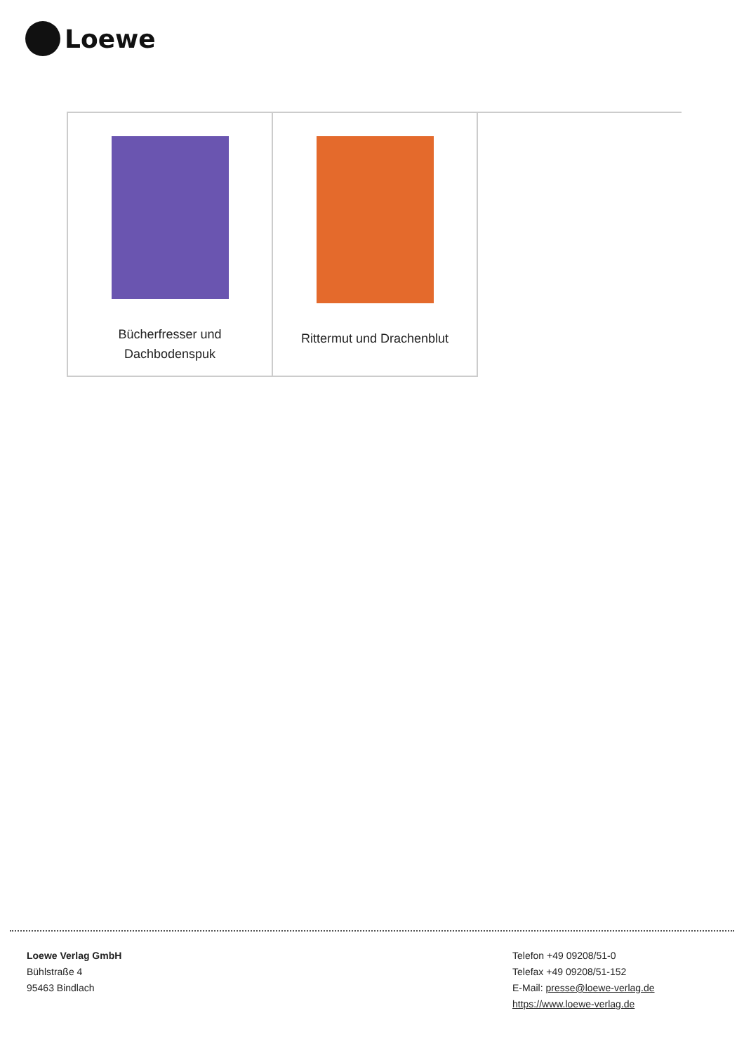Loewe
| Bücherfresser und Dachbodenspuk | Rittermut und Drachenblut | |
Loewe Verlag GmbH
Bühlstraße 4
95463 Bindlach
Telefon +49 09208/51-0
Telefax +49 09208/51-152
E-Mail: presse@loewe-verlag.de
https://www.loewe-verlag.de